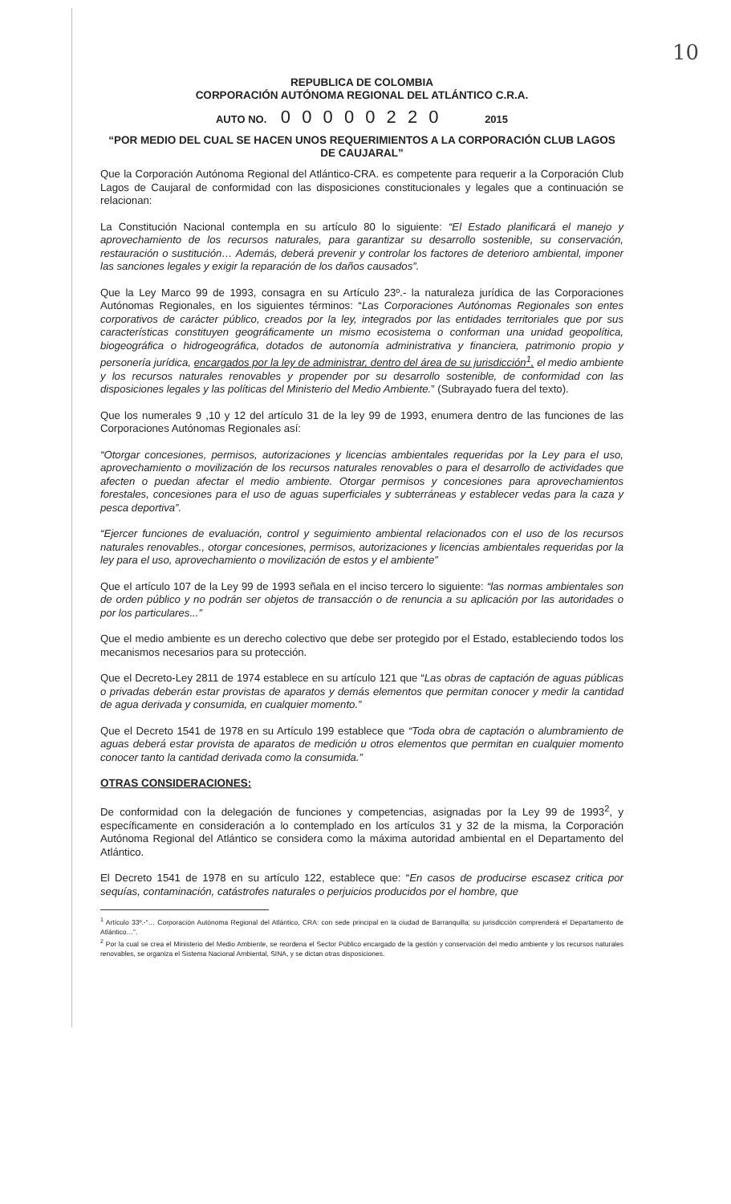10
REPUBLICA DE COLOMBIA
CORPORACIÓN AUTÓNOMA REGIONAL DEL ATLÁNTICO C.R.A.
AUTO NO. 0 0 0 0 0 2 2 0 2015
“POR MEDIO DEL CUAL SE HACEN UNOS REQUERIMIENTOS A LA CORPORACIÓN CLUB LAGOS DE CAUJARAL”
Que la Corporación Autónoma Regional del Atlántico-CRA. es competente para requerir a la Corporación Club Lagos de Caujaral de conformidad con las disposiciones constitucionales y legales que a continuación se relacionan:
La Constitución Nacional contempla en su artículo 80 lo siguiente: “El Estado planificará el manejo y aprovechamiento de los recursos naturales, para garantizar su desarrollo sostenible, su conservación, restauración o sustitución… Además, deberá prevenir y controlar los factores de deterioro ambiental, imponer las sanciones legales y exigir la reparación de los daños causados”.
Que la Ley Marco 99 de 1993, consagra en su Artículo 23º.- la naturaleza jurídica de las Corporaciones Autónomas Regionales, en los siguientes términos: “Las Corporaciones Autónomas Regionales son entes corporativos de carácter público, creados por la ley, integrados por las entidades territoriales que por sus características constituyen geográficamente un mismo ecosistema o conforman una unidad geopolítica, biogeográfica o hidrogeográfica, dotados de autonomía administrativa y financiera, patrimonio propio y personería jurídica, encargados por la ley de administrar, dentro del área de su jurisdicción<sup>1</sup>, el medio ambiente y los recursos naturales renovables y propender por su desarrollo sostenible, de conformidad con las disposiciones legales y las políticas del Ministerio del Medio Ambiente.” (Subrayado fuera del texto).
Que los numerales 9 ,10 y 12 del artículo 31 de la ley 99 de 1993, enumera dentro de las funciones de las Corporaciones Autónomas Regionales así:
“Otorgar concesiones, permisos, autorizaciones y licencias ambientales requeridas por la Ley para el uso, aprovechamiento o movilización de los recursos naturales renovables o para el desarrollo de actividades que afecten o puedan afectar el medio ambiente. Otorgar permisos y concesiones para aprovechamientos forestales, concesiones para el uso de aguas superficiales y subterráneas y establecer vedas para la caza y pesca deportiva”.
“Ejercer funciones de evaluación, control y seguimiento ambiental relacionados con el uso de los recursos naturales renovables., otorgar concesiones, permisos, autorizaciones y licencias ambientales requeridas por la ley para el uso, aprovechamiento o movilización de estos y el ambiente”
Que el artículo 107 de la Ley 99 de 1993 señala en el inciso tercero lo siguiente: “las normas ambientales son de orden público y no podrán ser objetos de transacción o de renuncia a su aplicación por las autoridades o por los particulares...”
Que el medio ambiente es un derecho colectivo que debe ser protegido por el Estado, estableciendo todos los mecanismos necesarios para su protección.
Que el Decreto-Ley 2811 de 1974 establece en su artículo 121 que “Las obras de captación de aguas públicas o privadas deberán estar provistas de aparatos y demás elementos que permitan conocer y medir la cantidad de agua derivada y consumida, en cualquier momento.”
Que el Decreto 1541 de 1978 en su Artículo 199 establece que “Toda obra de captación o alumbramiento de aguas deberá estar provista de aparatos de medición u otros elementos que permitan en cualquier momento conocer tanto la cantidad derivada como la consumida.”
OTRAS CONSIDERACIONES:
De conformidad con la delegación de funciones y competencias, asignadas por la Ley 99 de 1993<sup>2</sup>, y específicamente en consideración a lo contemplado en los artículos 31 y 32 de la misma, la Corporación Autónoma Regional del Atlántico se considera como la máxima autoridad ambiental en el Departamento del Atlántico.
El Decreto 1541 de 1978 en su artículo 122, establece que: “En casos de producirse escasez critica por sequías, contaminación, catástrofes naturales o perjuicios producidos por el hombre, que
<sup>1</sup> Artículo 33º.-“… Corporación Autónoma Regional del Atlántico, CRA: con sede principal en la ciudad de Barranquilla; su jurisdicción comprenderá el Departamento de Atlántico…”.
<sup>2</sup> Por la cual se crea el Ministerio del Medio Ambiente, se reordena el Sector Público encargado de la gestión y conservación del medio ambiente y los recursos naturales renovables, se organiza el Sistema Nacional Ambiental, SINA, y se dictan otras disposiciones.